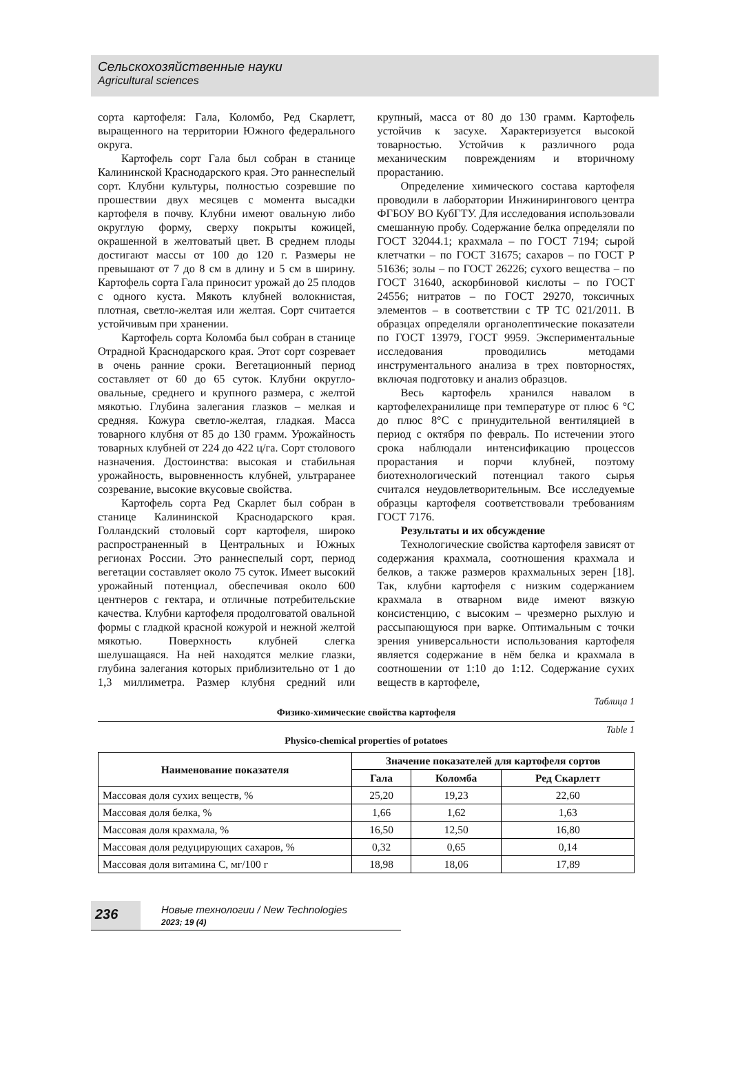Сельскохозяйственные науки
Agricultural sciences
сорта картофеля: Гала, Коломбо, Ред Скарлетт, выращенного на территории Южного федерального округа.
Картофель сорт Гала был собран в станице Калининской Краснодарского края. Это раннеспелый сорт. Клубни культуры, полностью созревшие по прошествии двух месяцев с момента высадки картофеля в почву. Клубни имеют овальную либо округлую форму, сверху покрыты кожицей, окрашенной в желтоватый цвет. В среднем плоды достигают массы от 100 до 120 г. Размеры не превышают от 7 до 8 см в длину и 5 см в ширину. Картофель сорта Гала приносит урожай до 25 плодов с одного куста. Мякоть клубней волокнистая, плотная, светло-желтая или желтая. Сорт считается устойчивым при хранении.
Картофель сорта Коломба был собран в станице Отрадной Краснодарского края. Этот сорт созревает в очень ранние сроки. Вегетационный период составляет от 60 до 65 суток. Клубни округло-овальные, среднего и крупного размера, с желтой мякотью. Глубина залегания глазков – мелкая и средняя. Кожура светло-желтая, гладкая. Масса товарного клубня от 85 до 130 грамм. Урожайность товарных клубней от 224 до 422 ц/га. Сорт столового назначения. Достоинства: высокая и стабильная урожайность, выровненность клубней, ультраранее созревание, высокие вкусовые свойства.
Картофель сорта Ред Скарлет был собран в станице Калининской Краснодарского края. Голландский столовый сорт картофеля, широко распространенный в Центральных и Южных регионах России. Это раннеспелый сорт, период вегетации составляет около 75 суток. Имеет высокий урожайный потенциал, обеспечивая около 600 центнеров с гектара, и отличные потребительские качества. Клубни картофеля продолговатой овальной формы с гладкой красной кожурой и нежной желтой мякотью. Поверхность клубней слегка шелушащаяся. На ней находятся мелкие глазки, глубина залегания которых приблизительно от 1 до 1,3 миллиметра. Размер клубня средний или крупный, масса от 80 до 130 грамм. Картофель устойчив к засухе. Характеризуется высокой товарностью. Устойчив к различного рода механическим повреждениям и вторичному прорастанию.
Определение химического состава картофеля проводили в лаборатории Инжинирингового центра ФГБОУ ВО КубГТУ. Для исследования использовали смешанную пробу. Содержание белка определяли по ГОСТ 32044.1; крахмала – по ГОСТ 7194; сырой клетчатки – по ГОСТ 31675; сахаров – по ГОСТ Р 51636; золы – по ГОСТ 26226; сухого вещества – по ГОСТ 31640, аскорбиновой кислоты – по ГОСТ 24556; нитратов – по ГОСТ 29270, токсичных элементов – в соответствии с ТР ТС 021/2011. В образцах определяли органолептические показатели по ГОСТ 13979, ГОСТ 9959. Экспериментальные исследования проводились методами инструментального анализа в трех повторностях, включая подготовку и анализ образцов.
Весь картофель хранился навалом в картофелехранилище при температуре от плюс 6 °С до плюс 8°С с принудительной вентиляцией в период с октября по февраль. По истечении этого срока наблюдали интенсификацию процессов прорастания и порчи клубней, поэтому биотехнологический потенциал такого сырья считался неудовлетворительным. Все исследуемые образцы картофеля соответствовали требованиям ГОСТ 7176.
Результаты и их обсуждение
Технологические свойства картофеля зависят от содержания крахмала, соотношения крахмала и белков, а также размеров крахмальных зерен [18]. Так, клубни картофеля с низким содержанием крахмала в отварном виде имеют вязкую консистенцию, с высоким – чрезмерно рыхлую и рассыпающуюся при варке. Оптимальным с точки зрения универсальности использования картофеля является содержание в нём белка и крахмала в соотношении от 1:10 до 1:12. Содержание сухих веществ в картофеле,
Таблица 1
Физико-химические свойства картофеля
Table 1
Physico-chemical properties of potatoes
| Наименование показателя | Значение показателей для картофеля сортов | | |
| --- | --- | --- | --- |
| | Гала | Коломба | Ред Скарлетт |
| Массовая доля сухих веществ, % | 25,20 | 19,23 | 22,60 |
| Массовая доля белка, % | 1,66 | 1,62 | 1,63 |
| Массовая доля крахмала, % | 16,50 | 12,50 | 16,80 |
| Массовая доля редуцирующих сахаров, % | 0,32 | 0,65 | 0,14 |
| Массовая доля витамина С, мг/100 г | 18,98 | 18,06 | 17,89 |
236
Новые технологии / New Technologies
2023; 19 (4)